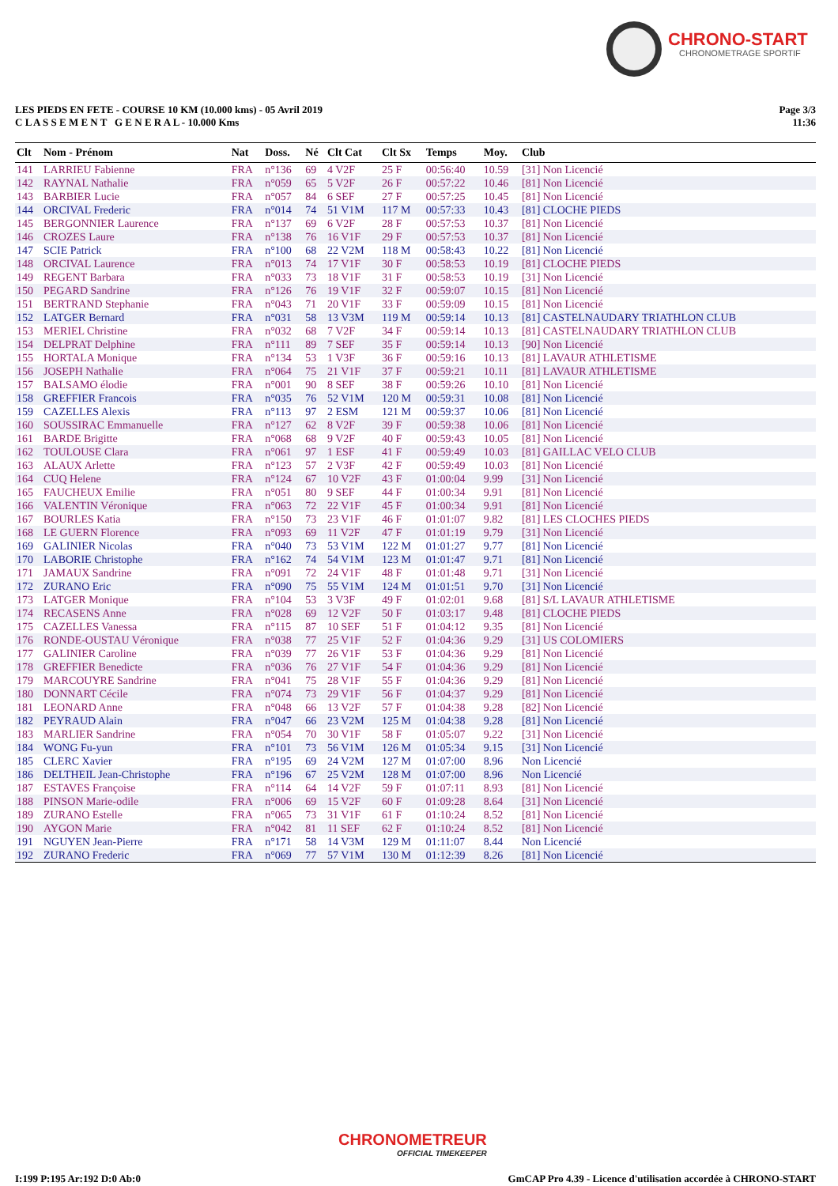CHRONO-START
CHRONOMETRAGE SPORTIF
Page 3/3
11:36
LES PIEDS EN FETE - COURSE 10 KM (10.000 kms) - 05 Avril 2019
C L A S S E M E N T G E N E R A L - 10.000 Kms
| Clt | Nom - Prénom | Nat | Doss. | Né | Clt Cat | Clt Sx | Temps | Moy. | Club |
| --- | --- | --- | --- | --- | --- | --- | --- | --- | --- |
| 141 | LARRIEU Fabienne | FRA | n°136 | 69 | 4 V2F | 25 F | 00:56:40 | 10.59 | [31] Non Licencié |
| 142 | RAYNAL Nathalie | FRA | n°059 | 65 | 5 V2F | 26 F | 00:57:22 | 10.46 | [81] Non Licencié |
| 143 | BARBIER Lucie | FRA | n°057 | 84 | 6 SEF | 27 F | 00:57:25 | 10.45 | [81] Non Licencié |
| 144 | ORCIVAL Frederic | FRA | n°014 | 74 | 51 V1M | 117 M | 00:57:33 | 10.43 | [81] CLOCHE PIEDS |
| 145 | BERGONNIER Laurence | FRA | n°137 | 69 | 6 V2F | 28 F | 00:57:53 | 10.37 | [81] Non Licencié |
| 146 | CROZES Laure | FRA | n°138 | 76 | 16 V1F | 29 F | 00:57:53 | 10.37 | [81] Non Licencié |
| 147 | SCIE Patrick | FRA | n°100 | 68 | 22 V2M | 118 M | 00:58:43 | 10.22 | [81] Non Licencié |
| 148 | ORCIVAL Laurence | FRA | n°013 | 74 | 17 V1F | 30 F | 00:58:53 | 10.19 | [81] CLOCHE PIEDS |
| 149 | REGENT Barbara | FRA | n°033 | 73 | 18 V1F | 31 F | 00:58:53 | 10.19 | [31] Non Licencié |
| 150 | PEGARD Sandrine | FRA | n°126 | 76 | 19 V1F | 32 F | 00:59:07 | 10.15 | [81] Non Licencié |
| 151 | BERTRAND Stephanie | FRA | n°043 | 71 | 20 V1F | 33 F | 00:59:09 | 10.15 | [81] Non Licencié |
| 152 | LATGER Bernard | FRA | n°031 | 58 | 13 V3M | 119 M | 00:59:14 | 10.13 | [81] CASTELNAUDARY TRIATHLON CLUB |
| 153 | MERIEL Christine | FRA | n°032 | 68 | 7 V2F | 34 F | 00:59:14 | 10.13 | [81] CASTELNAUDARY TRIATHLON CLUB |
| 154 | DELPRAT Delphine | FRA | n°111 | 89 | 7 SEF | 35 F | 00:59:14 | 10.13 | [90] Non Licencié |
| 155 | HORTALA Monique | FRA | n°134 | 53 | 1 V3F | 36 F | 00:59:16 | 10.13 | [81] LAVAUR ATHLETISME |
| 156 | JOSEPH Nathalie | FRA | n°064 | 75 | 21 V1F | 37 F | 00:59:21 | 10.11 | [81] LAVAUR ATHLETISME |
| 157 | BALSAMO élodie | FRA | n°001 | 90 | 8 SEF | 38 F | 00:59:26 | 10.10 | [81] Non Licencié |
| 158 | GREFFIER Francois | FRA | n°035 | 76 | 52 V1M | 120 M | 00:59:31 | 10.08 | [81] Non Licencié |
| 159 | CAZELLES Alexis | FRA | n°113 | 97 | 2 ESM | 121 M | 00:59:37 | 10.06 | [81] Non Licencié |
| 160 | SOUSSIRAC Emmanuelle | FRA | n°127 | 62 | 8 V2F | 39 F | 00:59:38 | 10.06 | [81] Non Licencié |
| 161 | BARDE Brigitte | FRA | n°068 | 68 | 9 V2F | 40 F | 00:59:43 | 10.05 | [81] Non Licencié |
| 162 | TOULOUSE Clara | FRA | n°061 | 97 | 1 ESF | 41 F | 00:59:49 | 10.03 | [81] GAILLAC VELO CLUB |
| 163 | ALAUX Arlette | FRA | n°123 | 57 | 2 V3F | 42 F | 00:59:49 | 10.03 | [81] Non Licencié |
| 164 | CUQ Helene | FRA | n°124 | 67 | 10 V2F | 43 F | 01:00:04 | 9.99 | [31] Non Licencié |
| 165 | FAUCHEUX Emilie | FRA | n°051 | 80 | 9 SEF | 44 F | 01:00:34 | 9.91 | [81] Non Licencié |
| 166 | VALENTIN Véronique | FRA | n°063 | 72 | 22 V1F | 45 F | 01:00:34 | 9.91 | [81] Non Licencié |
| 167 | BOURLES Katia | FRA | n°150 | 73 | 23 V1F | 46 F | 01:01:07 | 9.82 | [81] LES CLOCHES PIEDS |
| 168 | LE GUERN Florence | FRA | n°093 | 69 | 11 V2F | 47 F | 01:01:19 | 9.79 | [31] Non Licencié |
| 169 | GALINIER Nicolas | FRA | n°040 | 73 | 53 V1M | 122 M | 01:01:27 | 9.77 | [81] Non Licencié |
| 170 | LABORIE Christophe | FRA | n°162 | 74 | 54 V1M | 123 M | 01:01:47 | 9.71 | [81] Non Licencié |
| 171 | JAMAUX Sandrine | FRA | n°091 | 72 | 24 V1F | 48 F | 01:01:48 | 9.71 | [31] Non Licencié |
| 172 | ZURANO Eric | FRA | n°090 | 75 | 55 V1M | 124 M | 01:01:51 | 9.70 | [31] Non Licencié |
| 173 | LATGER Monique | FRA | n°104 | 53 | 3 V3F | 49 F | 01:02:01 | 9.68 | [81] S/L LAVAUR ATHLETISME |
| 174 | RECASENS Anne | FRA | n°028 | 69 | 12 V2F | 50 F | 01:03:17 | 9.48 | [81] CLOCHE PIEDS |
| 175 | CAZELLES Vanessa | FRA | n°115 | 87 | 10 SEF | 51 F | 01:04:12 | 9.35 | [81] Non Licencié |
| 176 | RONDE-OUSTAU Véronique | FRA | n°038 | 77 | 25 V1F | 52 F | 01:04:36 | 9.29 | [31] US COLOMIERS |
| 177 | GALINIER Caroline | FRA | n°039 | 77 | 26 V1F | 53 F | 01:04:36 | 9.29 | [81] Non Licencié |
| 178 | GREFFIER Benedicte | FRA | n°036 | 76 | 27 V1F | 54 F | 01:04:36 | 9.29 | [81] Non Licencié |
| 179 | MARCOUYRE Sandrine | FRA | n°041 | 75 | 28 V1F | 55 F | 01:04:36 | 9.29 | [81] Non Licencié |
| 180 | DONNART Cécile | FRA | n°074 | 73 | 29 V1F | 56 F | 01:04:37 | 9.29 | [81] Non Licencié |
| 181 | LEONARD Anne | FRA | n°048 | 66 | 13 V2F | 57 F | 01:04:38 | 9.28 | [82] Non Licencié |
| 182 | PEYRAUD Alain | FRA | n°047 | 66 | 23 V2M | 125 M | 01:04:38 | 9.28 | [81] Non Licencié |
| 183 | MARLIER Sandrine | FRA | n°054 | 70 | 30 V1F | 58 F | 01:05:07 | 9.22 | [31] Non Licencié |
| 184 | WONG Fu-yun | FRA | n°101 | 73 | 56 V1M | 126 M | 01:05:34 | 9.15 | [31] Non Licencié |
| 185 | CLERC Xavier | FRA | n°195 | 69 | 24 V2M | 127 M | 01:07:00 | 8.96 | Non Licencié |
| 186 | DELTHEIL Jean-Christophe | FRA | n°196 | 67 | 25 V2M | 128 M | 01:07:00 | 8.96 | Non Licencié |
| 187 | ESTAVES Françoise | FRA | n°114 | 64 | 14 V2F | 59 F | 01:07:11 | 8.93 | [81] Non Licencié |
| 188 | PINSON Marie-odile | FRA | n°006 | 69 | 15 V2F | 60 F | 01:09:28 | 8.64 | [31] Non Licencié |
| 189 | ZURANO Estelle | FRA | n°065 | 73 | 31 V1F | 61 F | 01:10:24 | 8.52 | [81] Non Licencié |
| 190 | AYGON Marie | FRA | n°042 | 81 | 11 SEF | 62 F | 01:10:24 | 8.52 | [81] Non Licencié |
| 191 | NGUYEN Jean-Pierre | FRA | n°171 | 58 | 14 V3M | 129 M | 01:11:07 | 8.44 | Non Licencié |
| 192 | ZURANO Frederic | FRA | n°069 | 77 | 57 V1M | 130 M | 01:12:39 | 8.26 | [81] Non Licencié |
CHRONOMETREUR
OFFICIAL TIMEKEEPER
I:199 P:195 Ar:192 D:0 Ab:0
GmCAP Pro 4.39 - Licence d'utilisation accordée à CHRONO-START